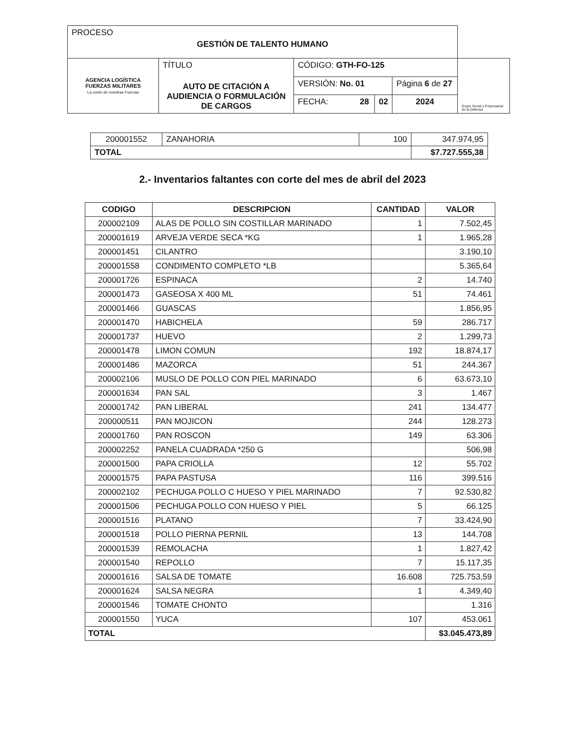| PROCESO GESTIÓN DE TALENTO HUMANO | | | | | |
| AGENCIA LOGÍSTICA FUERZAS MILITARES La unión de nuestras Fuerzas | TÍTULO AUTO DE CITACIÓN A AUDIENCIA O FORMULACIÓN DE CARGOS | CÓDIGO: GTH-FO-125 | | | Grupo Social y Empresarial de la Defensa |
| | | VERSIÓN: No. 01 | | Página 6 de 27 | |
| | | FECHA: 28 | 02 | 2024 | |
| 200001552 | ZANAHORIA | 100 | 347.974,95 |
| TOTAL | | | $7.727.555,38 |
2.- Inventarios faltantes con corte del mes de abril del 2023
| CODIGO | DESCRIPCION | CANTIDAD | VALOR |
| --- | --- | --- | --- |
| 200002109 | ALAS DE POLLO SIN COSTILLAR MARINADO | 1 | 7.502,45 |
| 200001619 | ARVEJA VERDE SECA *KG | 1 | 1.965,28 |
| 200001451 | CILANTRO | | 3.190,10 |
| 200001558 | CONDIMENTO COMPLETO *LB | | 5.365,64 |
| 200001726 | ESPINACA | 2 | 14.740 |
| 200001473 | GASEOSA X 400 ML | 51 | 74.461 |
| 200001466 | GUASCAS | | 1.856,95 |
| 200001470 | HABICHELA | 59 | 286.717 |
| 200001737 | HUEVO | 2 | 1.299,73 |
| 200001478 | LIMON COMUN | 192 | 18.874,17 |
| 200001486 | MAZORCA | 51 | 244.367 |
| 200002106 | MUSLO DE POLLO CON PIEL MARINADO | 6 | 63.673,10 |
| 200001634 | PAN SAL | 3 | 1.467 |
| 200001742 | PAN LIBERAL | 241 | 134.477 |
| 200000511 | PAN MOJICON | 244 | 128.273 |
| 200001760 | PAN ROSCON | 149 | 63.306 |
| 200002252 | PANELA CUADRADA *250 G | | 506,98 |
| 200001500 | PAPA CRIOLLA | 12 | 55.702 |
| 200001575 | PAPA PASTUSA | 116 | 399.516 |
| 200002102 | PECHUGA POLLO C HUESO Y PIEL MARINADO | 7 | 92.530,82 |
| 200001506 | PECHUGA POLLO CON HUESO Y PIEL | 5 | 66.125 |
| 200001516 | PLATANO | 7 | 33.424,90 |
| 200001518 | POLLO PIERNA PERNIL | 13 | 144.708 |
| 200001539 | REMOLACHA | 1 | 1.827,42 |
| 200001540 | REPOLLO | 7 | 15.117,35 |
| 200001616 | SALSA DE TOMATE | 16.608 | 725.753,59 |
| 200001624 | SALSA NEGRA | 1 | 4.349,40 |
| 200001546 | TOMATE CHONTO | | 1.316 |
| 200001550 | YUCA | 107 | 453.061 |
| TOTAL | | | $3.045.473,89 |